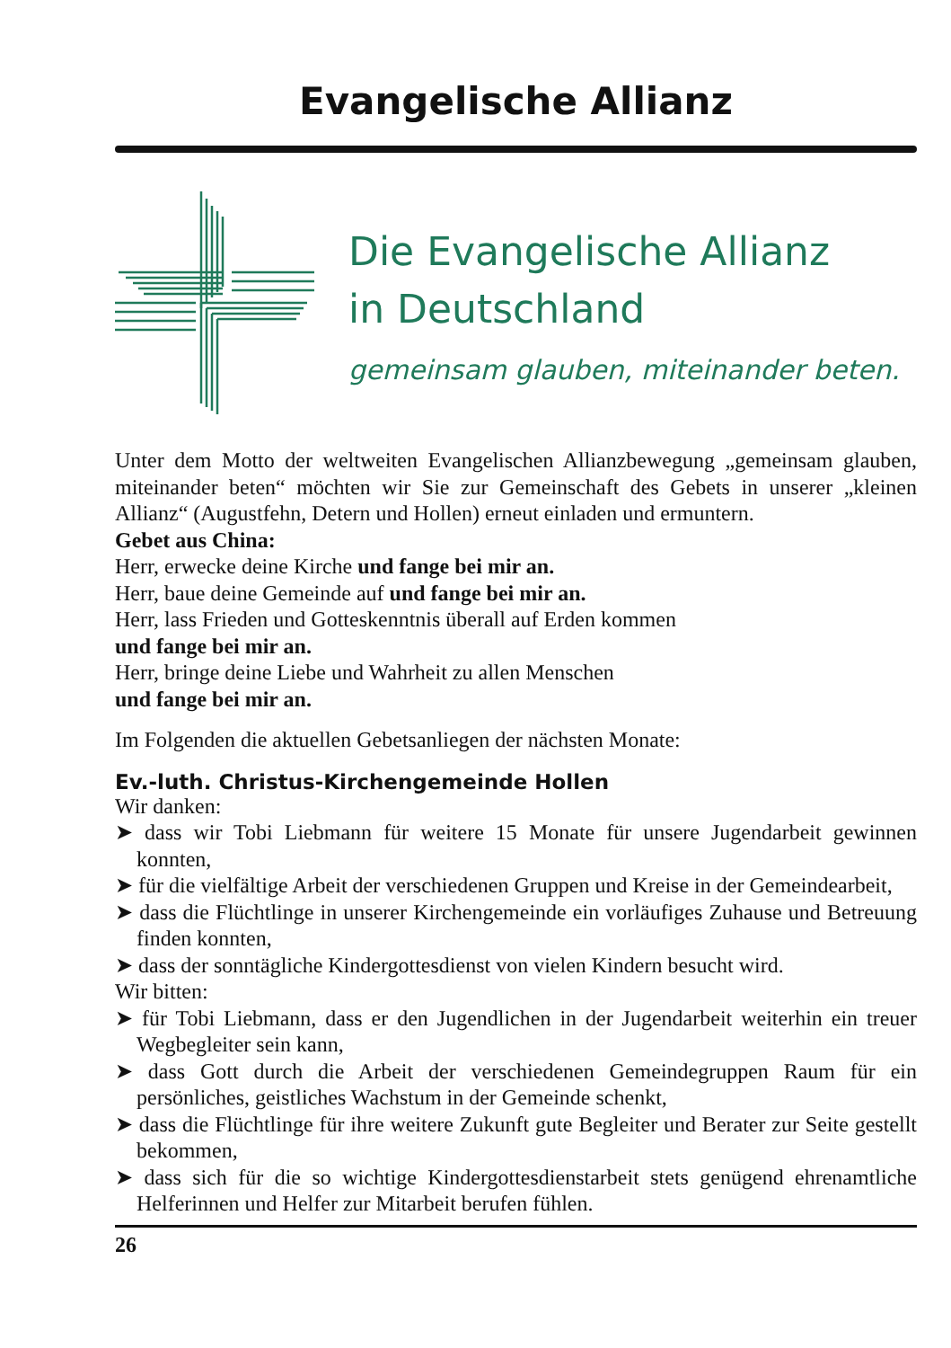Evangelische Allianz
Die Evangelische Allianz
in Deutschland
gemeinsam glauben, miteinander beten.
Unter dem Motto der weltweiten Evangelischen Allianzbewegung „gemeinsam glauben, miteinander beten“ möchten wir Sie zur Gemeinschaft des Gebets in unserer „kleinen Allianz“ (Augustfehn, Detern und Hollen) erneut einladen und ermuntern.
Gebet aus China:
Herr, erwecke deine Kirche und fange bei mir an.
Herr, baue deine Gemeinde auf und fange bei mir an.
Herr, lass Frieden und Gotteskenntnis überall auf Erden kommen
und fange bei mir an.
Herr, bringe deine Liebe und Wahrheit zu allen Menschen
und fange bei mir an.
Im Folgenden die aktuellen Gebetsanliegen der nächsten Monate:
Ev.-luth. Christus-Kirchengemeinde Hollen
Wir danken:
➤ dass wir Tobi Liebmann für weitere 15 Monate für unsere Jugendarbeit gewinnen konnten,
➤ für die vielfältige Arbeit der verschiedenen Gruppen und Kreise in der Gemeindearbeit,
➤ dass die Flüchtlinge in unserer Kirchengemeinde ein vorläufiges Zuhause und Betreuung finden konnten,
➤ dass der sonntägliche Kindergottesdienst von vielen Kindern besucht wird.
Wir bitten:
➤ für Tobi Liebmann, dass er den Jugendlichen in der Jugendarbeit weiterhin ein treuer Wegbegleiter sein kann,
➤ dass Gott durch die Arbeit der verschiedenen Gemeindegruppen Raum für ein persönliches, geistliches Wachstum in der Gemeinde schenkt,
➤ dass die Flüchtlinge für ihre weitere Zukunft gute Begleiter und Berater zur Seite gestellt bekommen,
➤ dass sich für die so wichtige Kindergottesdienstarbeit stets genügend ehrenamtliche Helferinnen und Helfer zur Mitarbeit berufen fühlen.
26